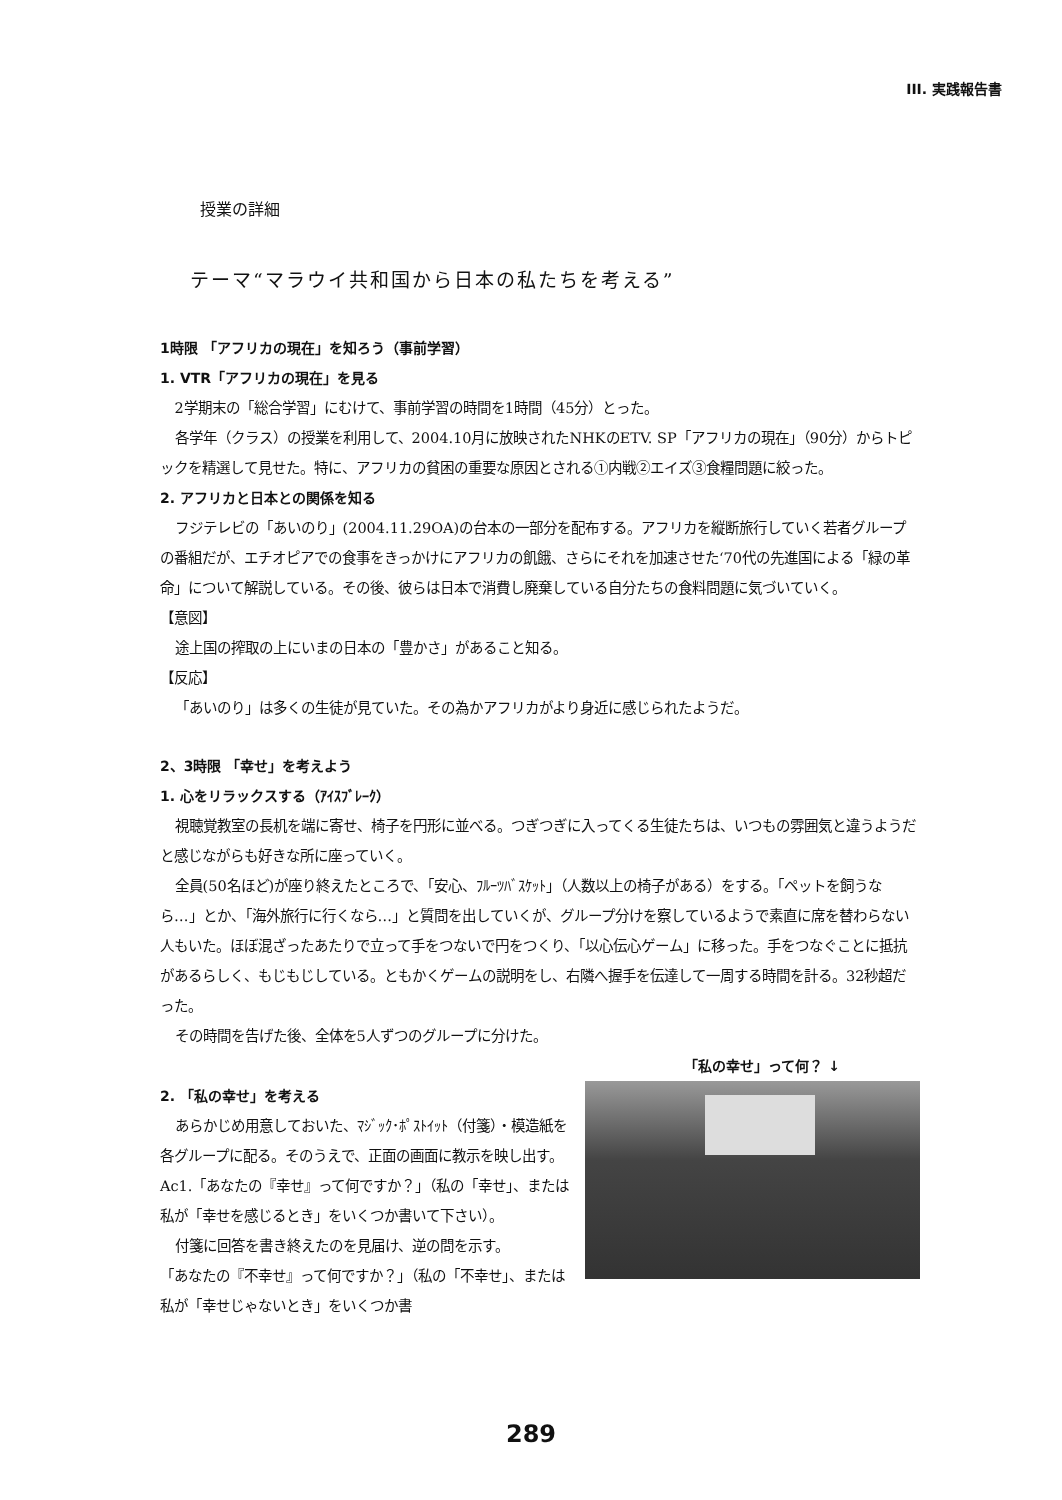III. 実践報告書
授業の詳細
テーマ“マラウイ共和国から日本の私たちを考える”
1時限 「アフリカの現在」を知ろう（事前学習）
1. VTR「アフリカの現在」を見る
2学期末の「総合学習」にむけて、事前学習の時間を1時間（45分）とった。
各学年（クラス）の授業を利用して、2004.10月に放映されたNHKのETV. SP「アフリカの現在」（90分）からトピックを精選して見せた。特に、アフリカの貧困の重要な原因とされる①内戦②エイズ③食糧問題に絞った。
2. アフリカと日本との関係を知る
フジテレビの「あいのり」(2004.11.29OA)の台本の一部分を配布する。アフリカを縦断旅行していく若者グループの番組だが、エチオピアでの食事をきっかけにアフリカの飢餓、さらにそれを加速させた‘70代の先進国による「緑の革命」について解説している。その後、彼らは日本で消費し廃棄している自分たちの食料問題に気づいていく。
【意図】
途上国の搾取の上にいまの日本の「豊かさ」があること知る。
【反応】
「あいのり」は多くの生徒が見ていた。その為かアフリカがより身近に感じられたようだ。
2、3時限 「幸せ」を考えよう
1. 心をリラックスする（ｱｲｽﾌﾞﾚｰｸ）
視聴覚教室の長机を端に寄せ、椅子を円形に並べる。つぎつぎに入ってくる生徒たちは、いつもの雰囲気と違うようだと感じながらも好きな所に座っていく。
全員(50名ほど)が座り終えたところで、「安心、ﾌﾙｰﾂﾊﾞｽｹｯﾄ」（人数以上の椅子がある）をする。「ペットを飼うなら…」とか、「海外旅行に行くなら…」と質問を出していくが、グループ分けを察しているようで素直に席を替わらない人もいた。ほぼ混ざったあたりで立って手をつないで円をつくり、「以心伝心ゲーム」に移った。手をつなぐことに抵抗があるらしく、もじもじしている。ともかくゲームの説明をし、右隣へ握手を伝達して一周する時間を計る。32秒超だった。
その時間を告げた後、全体を5人ずつのグループに分けた。
「私の幸せ」って何？ ↓
2. 「私の幸せ」を考える
あらかじめ用意しておいた、ﾏｼﾞｯｸ･ﾎﾟｽﾄｲｯﾄ（付箋）・模造紙を各グループに配る。そのうえで、正面の画面に教示を映し出す。Ac1.「あなたの『幸せ』って何ですか？」（私の「幸せ」、または私が「幸せを感じるとき」をいくつか書いて下さい）。
付箋に回答を書き終えたのを見届け、逆の問を示す。
「あなたの『不幸せ』って何ですか？」（私の「不幸せ」、または私が「幸せじゃないとき」をいくつか書
289